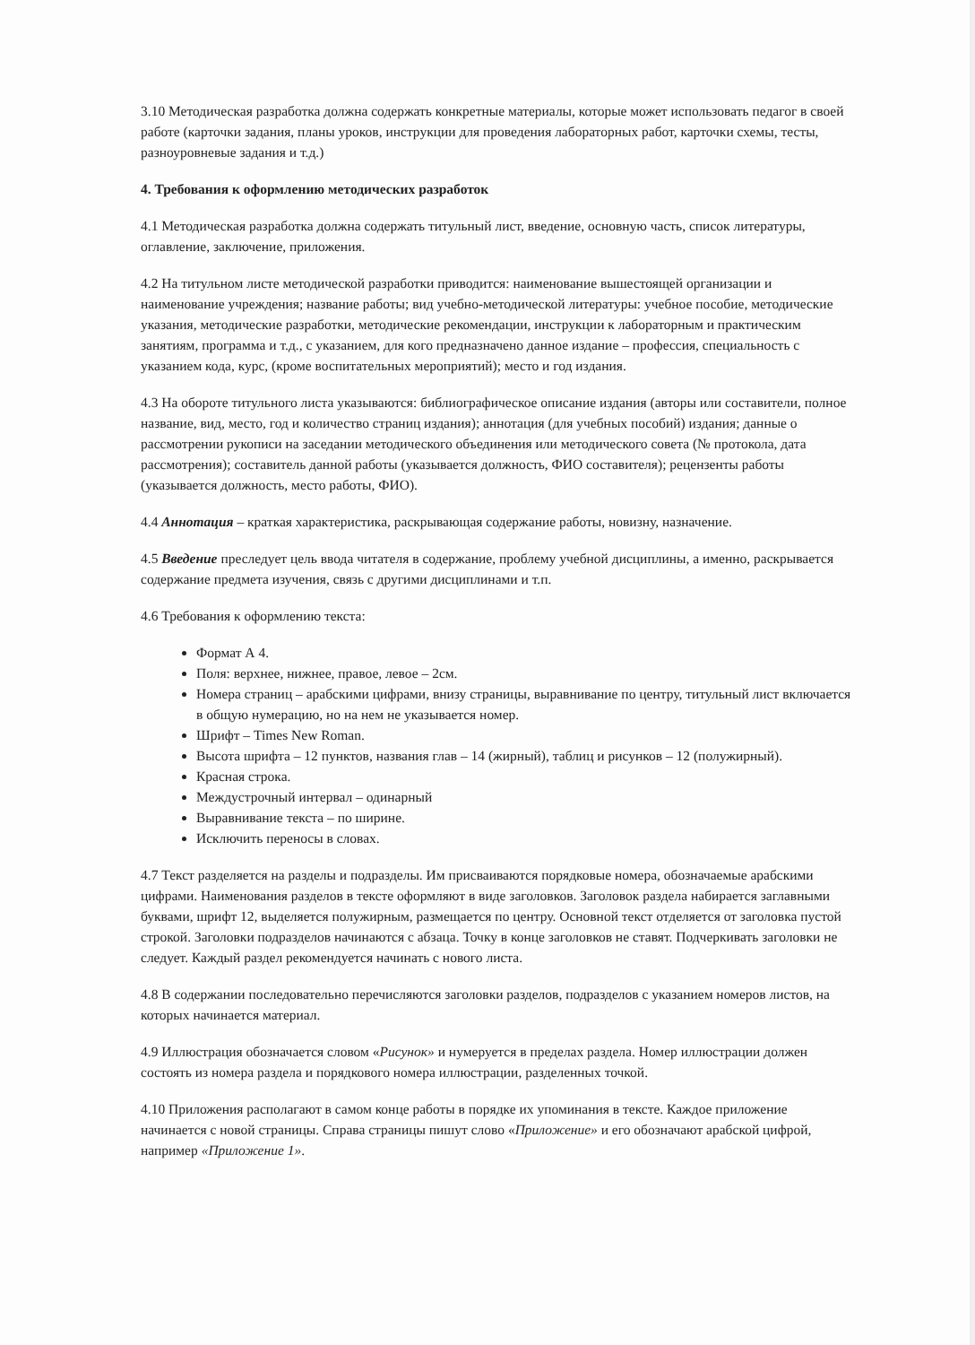3.10 Методическая разработка должна содержать конкретные материалы, которые может использовать педагог в своей работе (карточки задания, планы уроков, инструкции для проведения лабораторных работ, карточки схемы, тесты, разноуровневые задания и т.д.)
4. Требования к оформлению методических разработок
4.1 Методическая разработка должна содержать титульный лист, введение, основную часть, список литературы, оглавление, заключение, приложения.
4.2 На титульном листе методической разработки приводится: наименование вышестоящей организации и наименование учреждения; название работы; вид учебно-методической литературы: учебное пособие, методические указания, методические разработки, методические рекомендации, инструкции к лабораторным и практическим занятиям, программа и т.д., с указанием, для кого предназначено данное издание – профессия, специальность с указанием кода, курс, (кроме воспитательных мероприятий); место и год издания.
4.3 На обороте титульного листа указываются: библиографическое описание издания (авторы или составители, полное название, вид, место, год и количество страниц издания); аннотация (для учебных пособий) издания; данные о рассмотрении рукописи на заседании методического объединения или методического совета (№ протокола, дата рассмотрения); составитель данной работы (указывается должность, ФИО составителя); рецензенты работы (указывается должность, место работы, ФИО).
4.4 Аннотация – краткая характеристика, раскрывающая содержание работы, новизну, назначение.
4.5 Введение преследует цель ввода читателя в содержание, проблему учебной дисциплины, а именно, раскрывается содержание предмета изучения, связь с другими дисциплинами и т.п.
4.6 Требования к оформлению текста:
Формат А 4.
Поля: верхнее, нижнее, правое, левое – 2см.
Номера страниц – арабскими цифрами, внизу страницы, выравнивание по центру, титульный лист включается в общую нумерацию, но на нем не указывается номер.
Шрифт – Times New Roman.
Высота шрифта – 12 пунктов, названия глав – 14 (жирный), таблиц и рисунков – 12 (полужирный).
Красная строка.
Междустрочный интервал – одинарный
Выравнивание текста – по ширине.
Исключить переносы в словах.
4.7 Текст разделяется на разделы и подразделы. Им присваиваются порядковые номера, обозначаемые арабскими цифрами. Наименования разделов в тексте оформляют в виде заголовков. Заголовок раздела набирается заглавными буквами, шрифт 12, выделяется полужирным, размещается по центру. Основной текст отделяется от заголовка пустой строкой. Заголовки подразделов начинаются с абзаца. Точку в конце заголовков не ставят. Подчеркивать заголовки не следует. Каждый раздел рекомендуется начинать с нового листа.
4.8 В содержании последовательно перечисляются заголовки разделов, подразделов с указанием номеров листов, на которых начинается материал.
4.9 Иллюстрация обозначается словом «Рисунок» и нумеруется в пределах раздела. Номер иллюстрации должен состоять из номера раздела и порядкового номера иллюстрации, разделенных точкой.
4.10 Приложения располагают в самом конце работы в порядке их упоминания в тексте. Каждое приложение начинается с новой страницы. Справа страницы пишут слово «Приложение» и его обозначают арабской цифрой, например «Приложение 1».